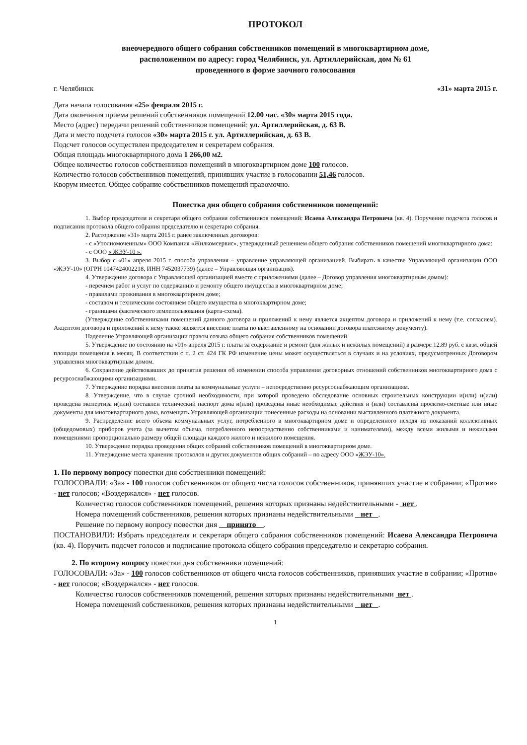ПРОТОКОЛ
внеочередного общего собрания собственников помещений в многоквартирном доме,
расположенном по адресу: город Челябинск, ул. Артиллерийская, дом № 61
проведенного в форме заочного голосования
г. Челябинск «31» марта 2015 г.
Дата начала голосования «25» февраля 2015 г.
Дата окончания приема решений собственников помещений 12.00 час. «30» марта 2015 года.
Место (адрес) передачи решений собственников помещений: ул. Артиллерийская, д. 63 В.
Дата и место подсчета голосов «30» марта 2015 г. ул. Артиллерийская, д. 63 В.
Подсчет голосов осуществлен председателем и секретарем собрания.
Общая площадь многоквартирного дома 1 266,00 м2.
Общее количество голосов собственников помещений в многоквартирном доме 100 голосов.
Количество голосов собственников помещений, принявших участие в голосовании 51,46 голосов.
Кворум имеется. Общее собрание собственников помещений правомочно.
Повестка дня общего собрания собственников помещений:
1. Выбор председателя и секретаря общего собрания собственников помещений: Исаева Александра Петровича (кв. 4). Поручение подсчета голосов и подписания протокола общего собрания председателю и секретарю собрания.
2. Расторжение «31» марта 2015 г. ранее заключенных договоров:
- с «Уполномоченным» ООО Компания «Жилкомсервис», утвержденный решением общего собрания собственников помещений многоквартирного дома:
- с ООО « ЖЭУ-10 ».
3. Выбор с «01» апреля 2015 г. способа управления – управление управляющей организацией. Выбирать в качестве Управляющей организации ООО «ЖЭУ-10» (ОГРН 1047424002218, ИНН 7452037739) (далее – Управляющая организация).
4. Утверждение договора с Управляющей организацией вместе с приложениями (далее – Договор управления многоквартирным домом):
- перечнем работ и услуг по содержанию и ремонту общего имущества в многоквартирном доме;
- правилами проживания в многоквартирном доме;
- составом и техническим состоянием общего имущества в многоквартирном доме;
- границами фактического землепользования (карта-схема).
(Утверждение собственниками помещений данного договора и приложений к нему является акцептом договора и приложений к нему (т.е. согласием). Акцептом договора и приложений к нему также является внесение платы по выставленному на основании договора платежному документу).
Наделение Управляющей организации правом созыва общего собрания собственников помещений.
5. Утверждение по состоянию на «01» апреля 2015 г. платы за содержание и ремонт (для жилых и нежилых помещений) в размере 12.89 руб. с кв.м. общей площади помещения в месяц. В соответствии с п. 2 ст. 424 ГК РФ изменение цены может осуществляться в случаях и на условиях, предусмотренных Договором управления многоквартирным домом.
6. Сохранение действовавших до принятия решения об изменении способа управления договорных отношений собственников многоквартирного дома с ресурсоснабжающими организациями.
7. Утверждение порядка внесения платы за коммунальные услуги – непосредственно ресурсоснабжающим организациям.
8. Утверждение, что в случае срочной необходимости, при которой проведено обследование основных строительных конструкции и(или) и(или) проведена экспертиза и(или) составлен технический паспорт дома и(или) проведены иные необходимые действия и (или) составлены проектно-сметные или иные документы для многоквартирного дома, возмещать Управляющей организации понесенные расходы на основании выставленного платежного документа.
9. Распределение всего объема коммунальных услуг, потребленного в многоквартирном доме и определенного исходя из показаний коллективных (общедомовых) приборов учета (за вычетом объема, потребленного непосредственно собственниками и нанимателями), между всеми жилыми и нежилыми помещениями пропорционально размеру общей площади каждого жилого и нежилого помещения.
10. Утверждение порядка проведения общих собраний собственников помещений в многоквартирном доме.
11. Утверждение места хранения протоколов и других документов общих собраний – по адресу ООО «ЖЭУ-10».
1. По первому вопросу повестки дня собственники помещений:
ГОЛОСОВАЛИ: «За» - 100 голосов собственников от общего числа голосов собственников, принявших участие в собрании; «Против» - нет голосов; «Воздержался» - нет голосов.
Количество голосов собственников помещений, решения которых признаны недействительными - нет .
Номера помещений собственников, решения которых признаны недействительными нет .
Решение по первому вопросу повестки дня принято .
ПОСТАНОВИЛИ: Избрать председателя и секретаря общего собрания собственников помещений: Исаева Александра Петровича (кв. 4). Поручить подсчет голосов и подписание протокола общего собрания председателю и секретарю собрания.
2. По второму вопросу повестки дня собственники помещений:
ГОЛОСОВАЛИ: «За» - 100 голосов собственников от общего числа голосов собственников, принявших участие в собрании; «Против» - нет голосов; «Воздержался» - нет голосов.
Количество голосов собственников помещений, решения которых признаны недействительными нет .
Номера помещений собственников, решения которых признаны недействительными нет .
1